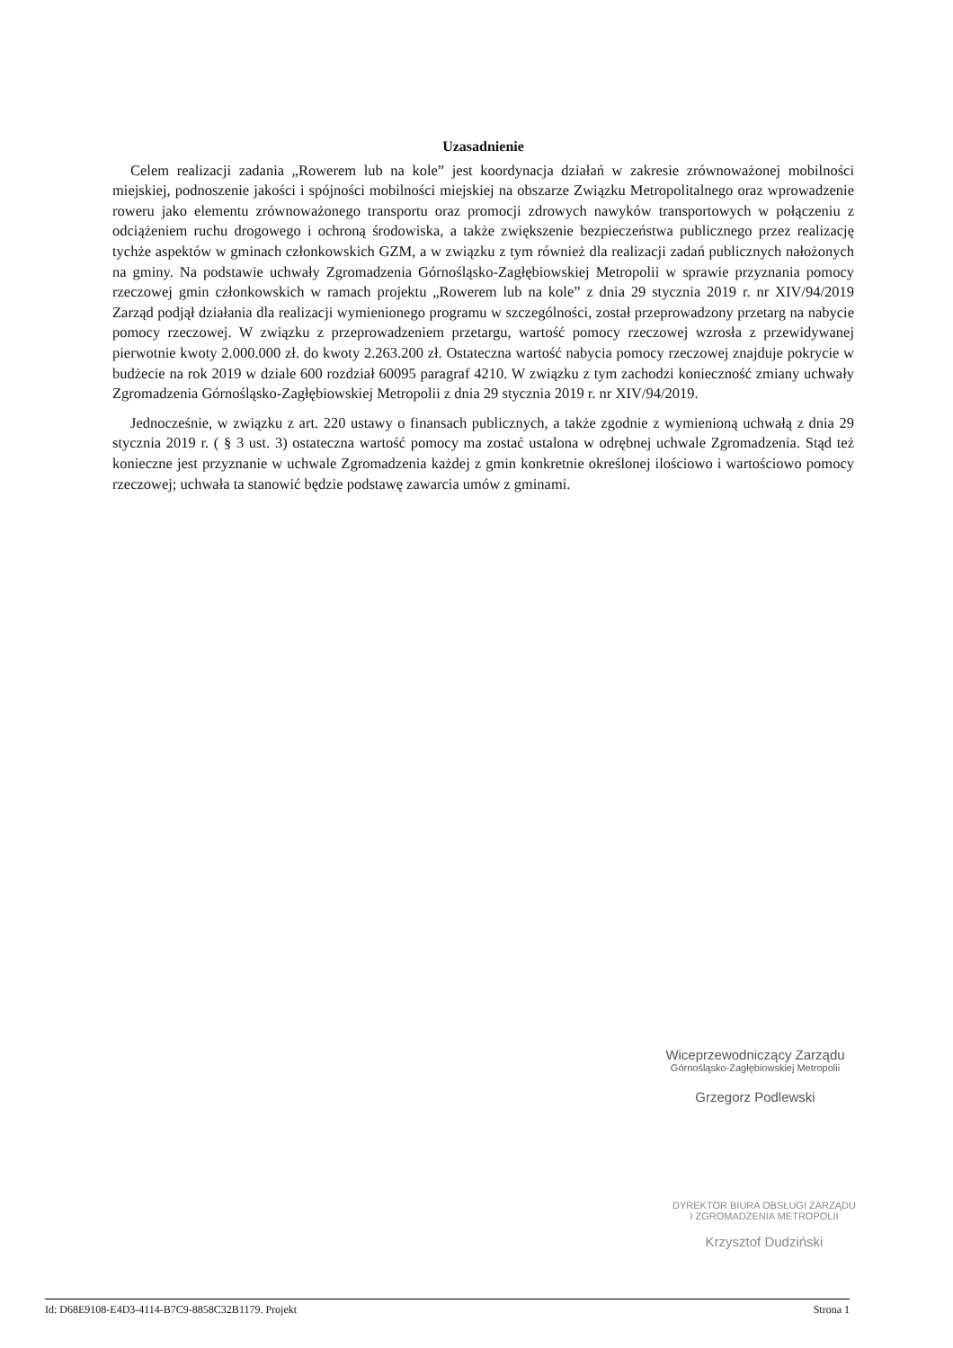Uzasadnienie
Celem realizacji zadania „Rowerem lub na kole” jest koordynacja działań w zakresie zrównoważonej mobilności miejskiej, podnoszenie jakości i spójności mobilności miejskiej na obszarze Związku Metropolitalnego oraz wprowadzenie roweru jako elementu zrównoważonego transportu oraz promocji zdrowych nawyków transportowych w połączeniu z odciążeniem ruchu drogowego i ochroną środowiska, a także zwiększenie bezpieczeństwa publicznego przez realizację tychże aspektów w gminach członkowskich GZM, a w związku z tym również dla realizacji zadań publicznych nałożonych na gminy. Na podstawie uchwały Zgromadzenia Górnośląsko-Zagłębiowskiej Metropolii w sprawie przyznania pomocy rzeczowej gmin członkowskich w ramach projektu „Rowerem lub na kole” z dnia 29 stycznia 2019 r. nr XIV/94/2019 Zarząd podjął działania dla realizacji wymienionego programu w szczególności, został przeprowadzony przetarg na nabycie pomocy rzeczowej. W związku z przeprowadzeniem przetargu, wartość pomocy rzeczowej wzrosła z przewidywanej pierwotnie kwoty 2.000.000 zł. do kwoty 2.263.200 zł. Ostateczna wartość nabycia pomocy rzeczowej znajduje pokrycie w budżecie na rok 2019 w dziale 600 rozdział 60095 paragraf 4210. W związku z tym zachodzi konieczność zmiany uchwały Zgromadzenia Górnośląsko-Zagłębiowskiej Metropolii z dnia 29 stycznia 2019 r. nr XIV/94/2019.
Jednocześnie, w związku z art. 220 ustawy o finansach publicznych, a także zgodnie z wymienioną uchwałą z dnia 29 stycznia 2019 r. ( § 3 ust. 3) ostateczna wartość pomocy ma zostać ustalona w odrębnej uchwale Zgromadzenia. Stąd też konieczne jest przyznanie w uchwale Zgromadzenia każdej z gmin konkretnie określonej ilościowo i wartościowo pomocy rzeczowej; uchwała ta stanowić będzie podstawę zawarcia umów z gminami.
Wiceprzewodniczący Zarządu
Górnośląsko-Zagłębiowskiej Metropolii
Grzegorz Podlewski
DYREKTOR BIURA OBSŁUGI ZARZĄDU
I ZGROMADZENIA METROPOLII
Krzysztof Dudziński
Id: D68E9108-E4D3-4114-B7C9-8858C32B1179. Projekt Strona 1